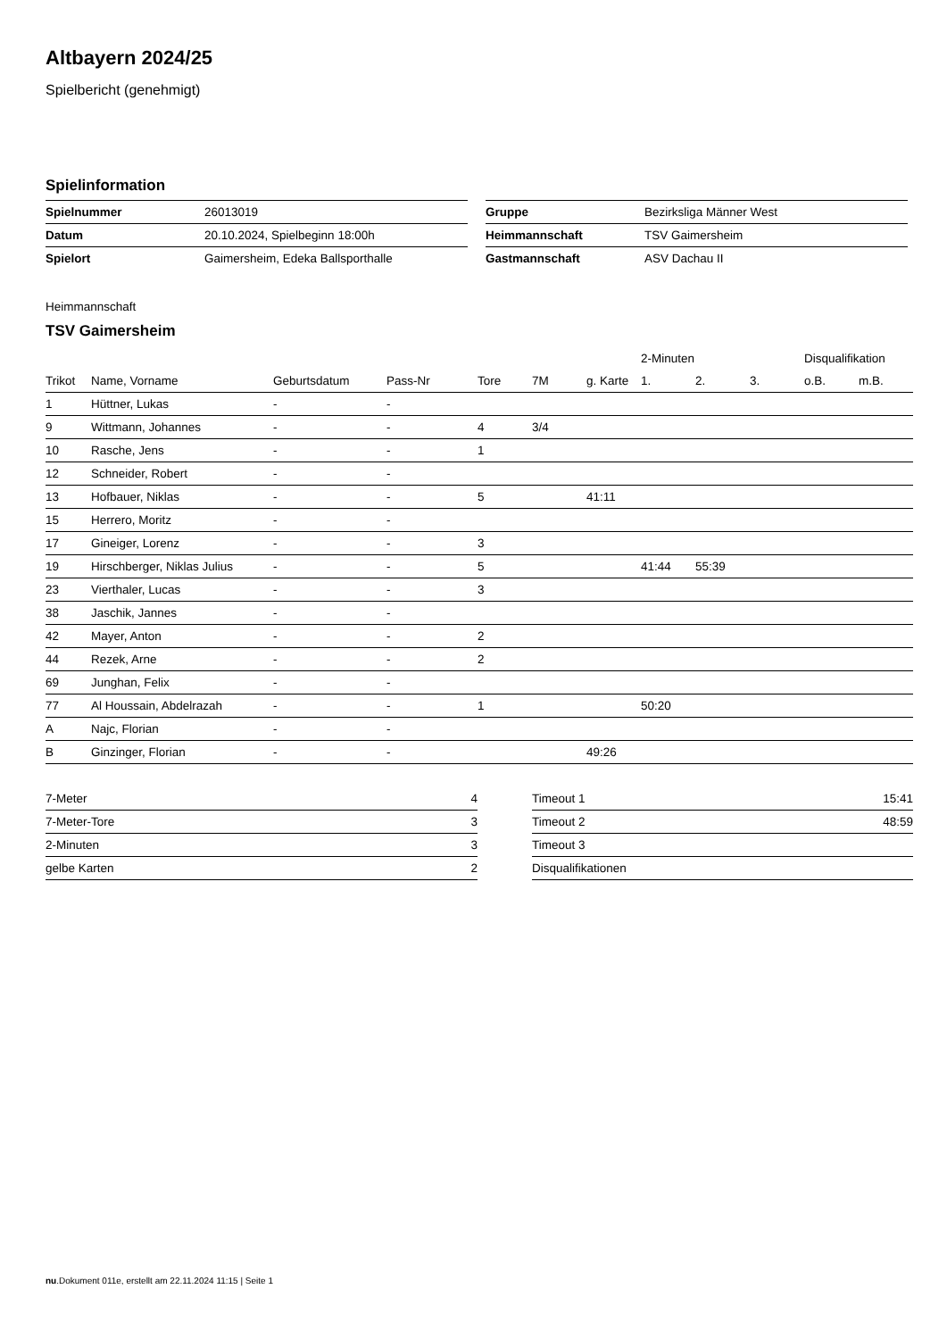Altbayern 2024/25
Spielbericht (genehmigt)
Spielinformation
| Spielnummer | 26013019 |
| Datum | 20.10.2024, Spielbeginn 18:00h |
| Spielort | Gaimersheim, Edeka Ballsporthalle |
| Gruppe | Bezirksliga Männer West |
| Heimmannschaft | TSV Gaimersheim |
| Gastmannschaft | ASV Dachau II |
Heimmannschaft
TSV Gaimersheim
| | | | | | | | 2-Minuten | | | Disqualifikation | |
| --- | --- | --- | --- | --- | --- | --- | --- | --- | --- | --- | --- |
| Trikot | Name, Vorname | Geburtsdatum | Pass-Nr | Tore | 7M | g. Karte | 1. | 2. | 3. | o.B. | m.B. |
| 1 | Hüttner, Lukas | - | - | | | | | | | | |
| 9 | Wittmann, Johannes | - | - | 4 | 3/4 | | | | | | |
| 10 | Rasche, Jens | - | - | 1 | | | | | | | |
| 12 | Schneider, Robert | - | - | | | | | | | | |
| 13 | Hofbauer, Niklas | - | - | 5 | | 41:11 | | | | | |
| 15 | Herrero, Moritz | - | - | | | | | | | | |
| 17 | Gineiger, Lorenz | - | - | 3 | | | | | | | |
| 19 | Hirschberger, Niklas Julius | - | - | 5 | | | 41:44 | 55:39 | | | |
| 23 | Vierthaler, Lucas | - | - | 3 | | | | | | | |
| 38 | Jaschik, Jannes | - | - | | | | | | | | |
| 42 | Mayer, Anton | - | - | 2 | | | | | | | |
| 44 | Rezek, Arne | - | - | 2 | | | | | | | |
| 69 | Junghan, Felix | - | - | | | | | | | | |
| 77 | Al Houssain, Abdelrazah | - | - | 1 | | | 50:20 | | | | |
| A | Najc, Florian | - | - | | | | | | | | |
| B | Ginzinger, Florian | - | - | | | 49:26 | | | | | |
| 7-Meter | 4 |
| 7-Meter-Tore | 3 |
| 2-Minuten | 3 |
| gelbe Karten | 2 |
| Timeout 1 | 15:41 |
| Timeout 2 | 48:59 |
| Timeout 3 | |
| Disqualifikationen | |
nu.Dokument 011e, erstellt am 22.11.2024 11:15 | Seite 1